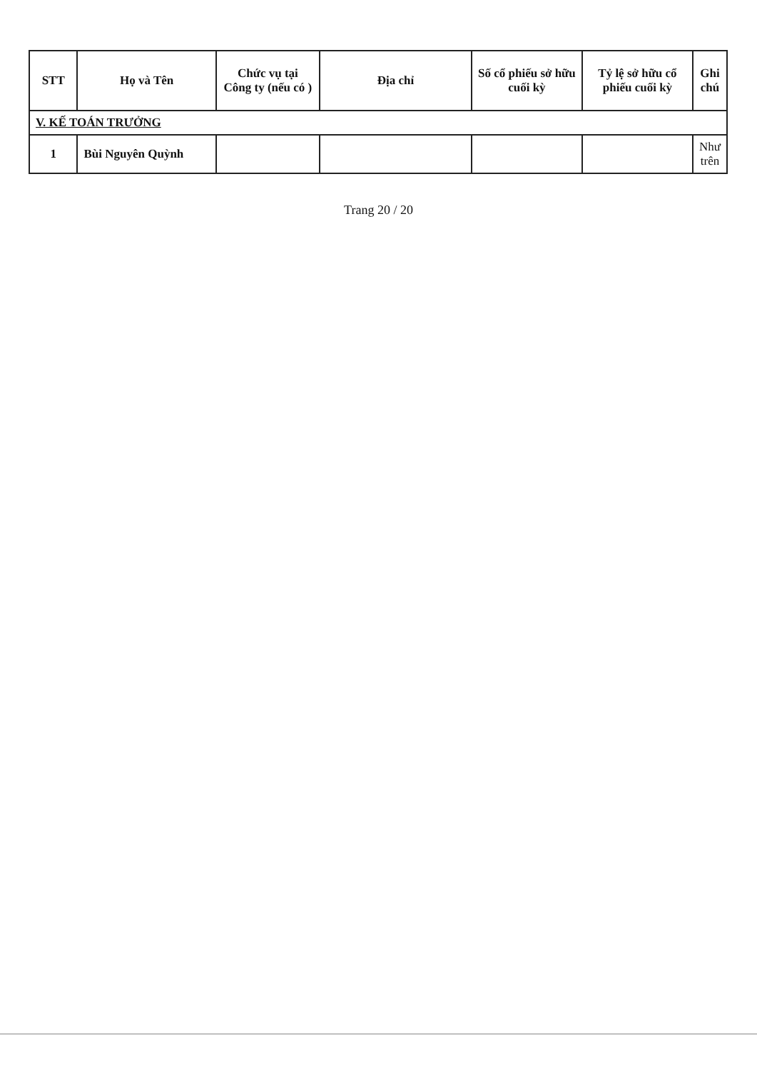| STT | Họ và Tên | Chức vụ tại Công ty (nếu có ) | Địa chỉ | Số cổ phiếu sở hữu cuối kỳ | Tỷ lệ sở hữu cổ phiếu cuối kỳ | Ghi chú |
| --- | --- | --- | --- | --- | --- | --- |
| V. KẾ TOÁN TRƯỞNG | | | | | | |
| 1 | Bùi Nguyên Quỳnh | | | | | Như trên |
Trang 20 / 20